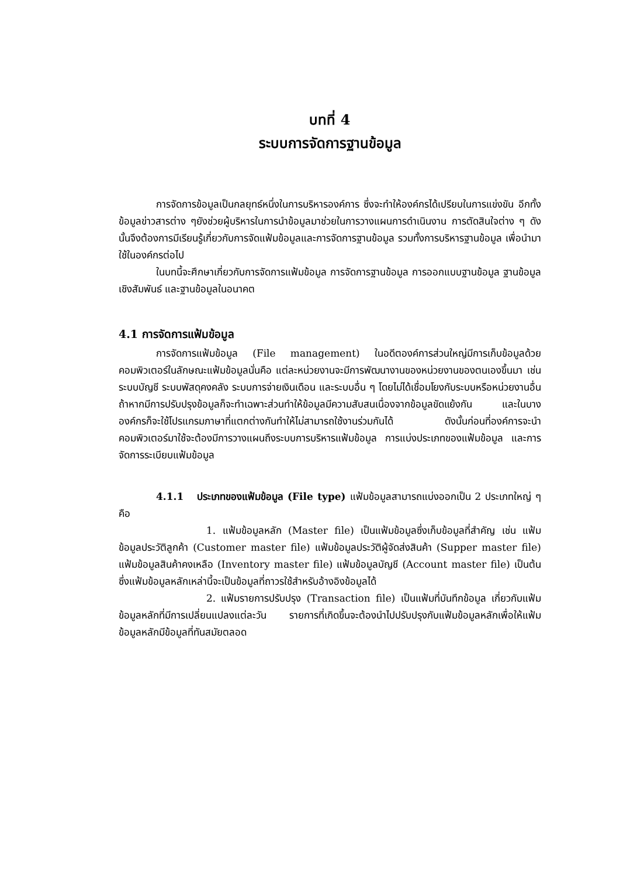บทที่ 4
ระบบการจัดการฐานข้อมูล
การจัดการข้อมูลเป็นกลยุทธ์หนึ่งในการบริหารองค์การ ซึ่งจะทำให้องค์กรได้เปรียบในการแข่งขัน อีกทั้งข้อมูลข่าวสารต่าง ๆยังช่วยผู้บริหารในการนำข้อมูลมาช่วยในการวางแผนการดำเนินงาน การตัดสินใจต่าง ๆ ดังนั้นจึงต้องการมีเรียนรู้เกี่ยวกับการจัดแฟ้มข้อมูลและการจัดการฐานข้อมูล รวมทั้งการบริหารฐานข้อมูล เพื่อนำมาใช้ในองค์กรต่อไป
ในบทนี้จะศึกษาเกี่ยวกับการจัดการแฟ้มข้อมูล การจัดการฐานข้อมูล การออกแบบฐานข้อมูล ฐานข้อมูลเชิงสัมพันธ์ และฐานข้อมูลในอนาคต
4.1 การจัดการแฟ้มข้อมูล
การจัดการแฟ้มข้อมูล (File management) ในอดีตองค์การส่วนใหญ่มีการเก็บข้อมูลด้วยคอมพิวเตอร์ในลักษณะแฟ้มข้อมูลนั่นคือ แต่ละหน่วยงานจะมีการพัฒนางานของหน่วยงานของตนเองขึ้นมา เช่น ระบบบัญชี ระบบพัสดุคงคลัง ระบบการจ่ายเงินเดือน และระบบอื่น ๆ โดยไม่ได้เชื่อมโยงกับระบบหรือหน่วยงานอื่น ถ้าหากมีการปรับปรุงข้อมูลก็จะทำเฉพาะส่วนทำให้ข้อมูลมีความสับสนเนื่องจากข้อมูลขัดแย้งกัน และในบางองค์กรก็จะใช้โปรแกรมภาษาที่แตกต่างกันทำให้ไม่สามารถใช้งานร่วมกันได้ ดังนั้นก่อนที่องค์การจะนำคอมพิวเตอร์มาใช้จะต้องมีการวางแผนถึงระบบการบริหารแฟ้มข้อมูล การแบ่งประเภทของแฟ้มข้อมูล และการจัดการระเบียบแฟ้มข้อมูล
4.1.1 ประเภทของแฟ้มข้อมูล (File type) แฟ้มข้อมูลสามารถแบ่งออกเป็น 2 ประเภทใหญ่ ๆ คือ
1. แฟ้มข้อมูลหลัก (Master file) เป็นแฟ้มข้อมูลซึ่งเก็บข้อมูลที่สำคัญ เช่น แฟ้มข้อมูลประวัติลูกค้า (Customer master file) แฟ้มข้อมูลประวัติผู้จัดส่งสินค้า (Supper master file) แฟ้มข้อมูลสินค้าคงเหลือ (Inventory master file) แฟ้มข้อมูลบัญชี (Account master file) เป็นต้น ซึ่งแฟ้มข้อมูลหลักเหล่านี้จะเป็นข้อมูลที่ถาวรใช้สำหรับอ้างอิงข้อมูลได้
2. แฟ้มรายการปรับปรุง (Transaction file) เป็นแฟ้มที่บันทึกข้อมูล เกี่ยวกับแฟ้มข้อมูลหลักที่มีการเปลี่ยนแปลงแต่ละวัน รายการที่เกิดขึ้นจะต้องนำไปปรับปรุงกับแฟ้มข้อมูลหลักเพื่อให้แฟ้มข้อมูลหลักมีข้อมูลที่ทันสมัยตลอด